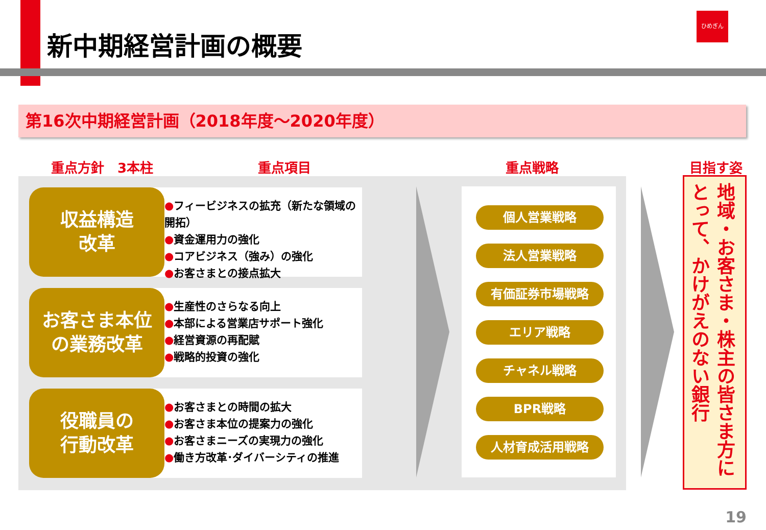新中期経営計画の概要
ひめぎん
第16次中期経営計画（2018年度～2020年度）
重点方針　3本柱 重点項目 重点戦略 目指す姿
●フィービジネスの拡充（新たな領域の開拓）
●資金運用力の強化
●コアビジネス（強み）の強化
●お客さまとの接点拡大
収益構造
改革
●生産性のさらなる向上
●本部による営業店サポート強化
●経営資源の再配賦
●戦略的投資の強化
お客さま本位
の業務改革
●お客さまとの時間の拡大
●お客さま本位の提案力の強化
●お客さまニーズの実現力の強化
●働き方改革･ダイバーシティの推進
役職員の
行動改革
個人営業戦略
法人営業戦略
有価証券市場戦略
エリア戦略
チャネル戦略
BPR戦略
人材育成活用戦略
地域・お客さま・株主の皆さま方に とって、かけがえのない銀行
19